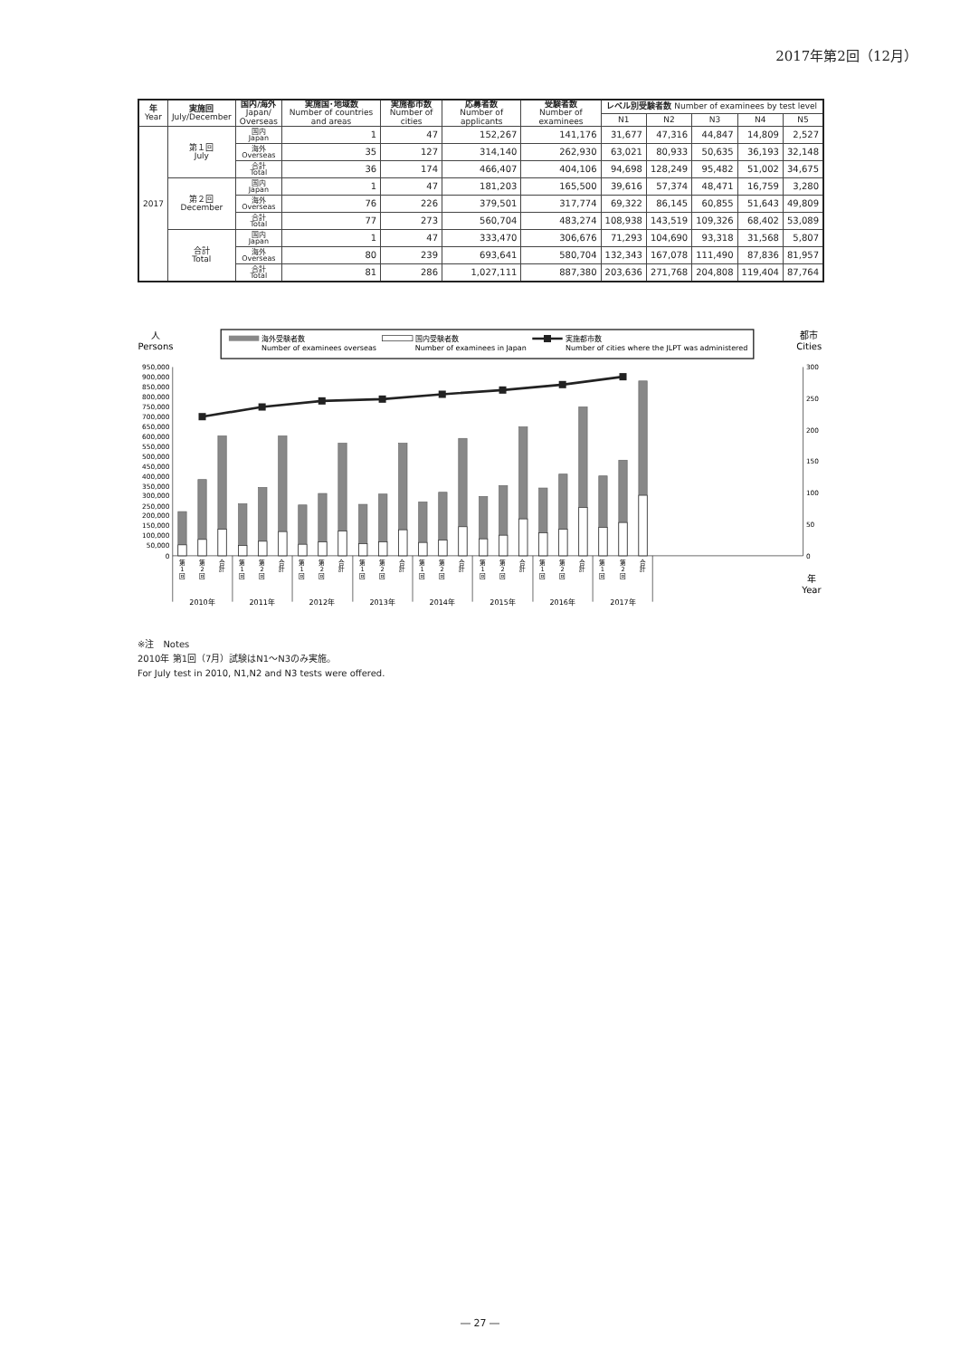2017年第2回（12月）
| 年 Year | 実施回 July/December | 国内/海外 Japan/ Overseas | 実施国･地域数 Number of countries and areas | 実施都市数 Number of cities | 応募者数 Number of applicants | 受験者数 Number of examinees | レベル別受験者数 Number of examinees by test level | | | | |
| --- | --- | --- | --- | --- | --- | --- | --- | --- | --- | --- | --- |
| | | | | | | | N1 | N2 | N3 | N4 | N5 |
| 2017 | 第１回 July | 国内 Japan | 1 | 47 | 152,267 | 141,176 | 31,677 | 47,316 | 44,847 | 14,809 | 2,527 |
| | | 海外 Overseas | 35 | 127 | 314,140 | 262,930 | 63,021 | 80,933 | 50,635 | 36,193 | 32,148 |
| | | 合計 Total | 36 | 174 | 466,407 | 404,106 | 94,698 | 128,249 | 95,482 | 51,002 | 34,675 |
| | 第２回 December | 国内 Japan | 1 | 47 | 181,203 | 165,500 | 39,616 | 57,374 | 48,471 | 16,759 | 3,280 |
| | | 海外 Overseas | 76 | 226 | 379,501 | 317,774 | 69,322 | 86,145 | 60,855 | 51,643 | 49,809 |
| | | 合計 Total | 77 | 273 | 560,704 | 483,274 | 108,938 | 143,519 | 109,326 | 68,402 | 53,089 |
| | 合計 Total | 国内 Japan | 1 | 47 | 333,470 | 306,676 | 71,293 | 104,690 | 93,318 | 31,568 | 5,807 |
| | | 海外 Overseas | 80 | 239 | 693,641 | 580,704 | 132,343 | 167,078 | 111,490 | 87,836 | 81,957 |
| | | 合計 Total | 81 | 286 | 1,027,111 | 887,380 | 203,636 | 271,768 | 204,808 | 119,404 | 87,764 |
人
Persons
都市
Cities
海外受験者数
Number of examinees overseas
国内受験者数
Number of examinees in Japan
実施都市数
Number of cities where the JLPT was administered
950,000
900,000
850,000
800,000
750,000
700,000
650,000
600,000
550,000
500,000
450,000
400,000
350,000
300,000
250,000
200,000
150,000
100,000
50,000
0
300
250
200
150
100
50
0
第
1
回
第
2
回
合
計
第
1
回
第
2
回
合
計
第
1
回
第
2
回
合
計
第
1
回
第
2
回
合
計
第
1
回
第
2
回
合
計
第
1
回
第
2
回
合
計
第
1
回
第
2
回
合
計
第
1
回
第
2
回
合
計
2010年
2011年
2012年
2013年
2014年
2015年
2016年
2017年
年
Year
※注　Notes
2010年 第1回（7月）試験はN1～N3のみ実施。
For July test in 2010, N1,N2 and N3 tests were offered.
― 27 ―